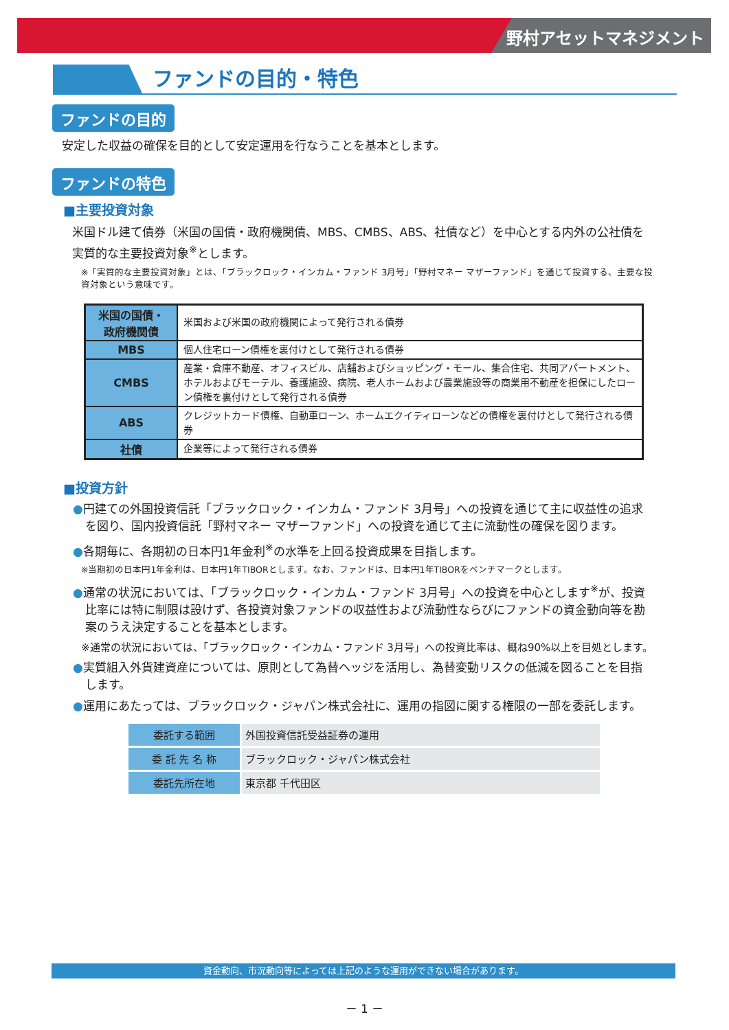野村アセットマネジメント
ファンドの目的・特色
ファンドの目的
安定した収益の確保を目的として安定運用を行なうことを基本とします。
ファンドの特色
■主要投資対象
米国ドル建て債券（米国の国債・政府機関債、MBS、CMBS、ABS、社債など）を中心とする内外の公社債を実質的な主要投資対象<sup>※</sup>とします。
※「実質的な主要投資対象」とは、「ブラックロック・インカム・ファンド 3月号」「野村マネー マザーファンド」を通じて投資する、主要な投資対象という意味です。
| 米国の国債・ 政府機関債 | 米国および米国の政府機関によって発行される債券 |
| MBS | 個人住宅ローン債権を裏付けとして発行される債券 |
| CMBS | 産業・倉庫不動産、オフィスビル、店舗およびショッピング・モール、集合住宅、共同アパートメント、ホテルおよびモーテル、養護施設、病院、老人ホームおよび農業施設等の商業用不動産を担保にしたローン債権を裏付けとして発行される債券 |
| ABS | クレジットカード債権、自動車ローン、ホームエクイティローンなどの債権を裏付けとして発行される債券 |
| 社債 | 企業等によって発行される債券 |
■投資方針
●円建ての外国投資信託「ブラックロック・インカム・ファンド 3月号」への投資を通じて主に収益性の追求を図り、国内投資信託「野村マネー マザーファンド」への投資を通じて主に流動性の確保を図ります。
●各期毎に、各期初の日本円1年金利<sup>※</sup>の水準を上回る投資成果を目指します。
※当期初の日本円1年金利は、日本円1年TIBORとします。なお、ファンドは、日本円1年TIBORをベンチマークとします。
●通常の状況においては、「ブラックロック・インカム・ファンド 3月号」への投資を中心とします<sup>※</sup>が、投資比率には特に制限は設けず、各投資対象ファンドの収益性および流動性ならびにファンドの資金動向等を勘案のうえ決定することを基本とします。
※通常の状況においては、「ブラックロック・インカム・ファンド 3月号」への投資比率は、概ね90%以上を目処とします。
●実質組入外貨建資産については、原則として為替ヘッジを活用し、為替変動リスクの低減を図ることを目指します。
●運用にあたっては、ブラックロック・ジャパン株式会社に、運用の指図に関する権限の一部を委託します。
| 委託する範囲 | 外国投資信託受益証券の運用 |
| 委 託 先 名 称 | ブラックロック・ジャパン株式会社 |
| 委託先所在地 | 東京都 千代田区 |
資金動向、市況動向等によっては上記のような運用ができない場合があります。
－ 1 －